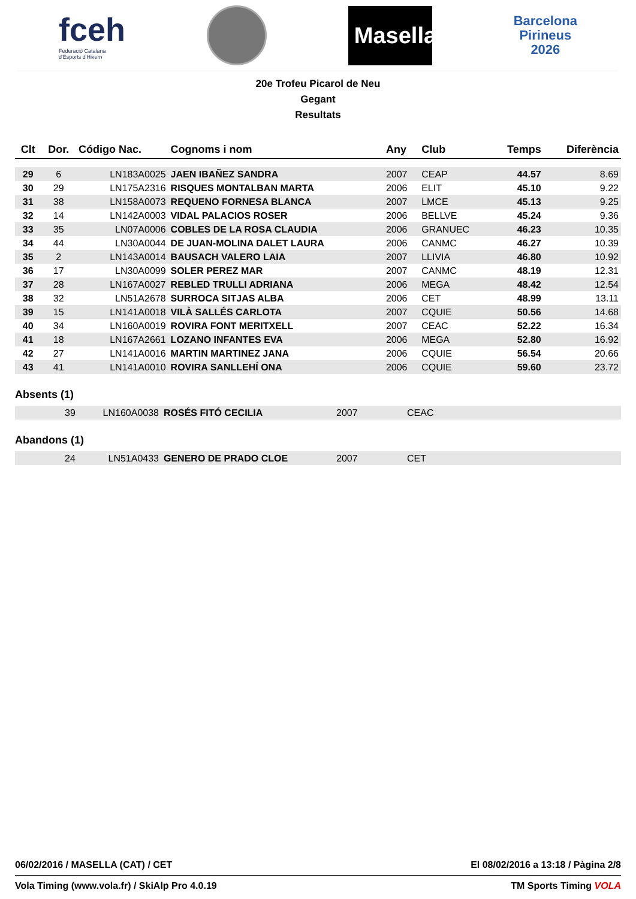fceh
Federació Catalana
d'Esports d'Hivern
Masella
Barcelona
Pirineus
2026
20e Trofeu Picarol de Neu
Gegant
Resultats
| Clt | Dor. | Código Nac. | Cognoms i nom | Any | Club | Temps | Diferència |
| --- | --- | --- | --- | --- | --- | --- | --- |
| 29 | 6 | LN183A0025 | JAEN IBAÑEZ SANDRA | 2007 | CEAP | 44.57 | 8.69 |
| 30 | 29 | LN175A2316 | RISQUES MONTALBAN MARTA | 2006 | ELIT | 45.10 | 9.22 |
| 31 | 38 | LN158A0073 | REQUENO FORNESA BLANCA | 2007 | LMCE | 45.13 | 9.25 |
| 32 | 14 | LN142A0003 | VIDAL PALACIOS ROSER | 2006 | BELLVE | 45.24 | 9.36 |
| 33 | 35 | LN07A0006 | COBLES DE LA ROSA CLAUDIA | 2006 | GRANUEC | 46.23 | 10.35 |
| 34 | 44 | LN30A0044 | DE JUAN-MOLINA DALET LAURA | 2006 | CANMC | 46.27 | 10.39 |
| 35 | 2 | LN143A0014 | BAUSACH VALERO LAIA | 2007 | LLIVIA | 46.80 | 10.92 |
| 36 | 17 | LN30A0099 | SOLER PEREZ MAR | 2007 | CANMC | 48.19 | 12.31 |
| 37 | 28 | LN167A0027 | REBLED TRULLI ADRIANA | 2006 | MEGA | 48.42 | 12.54 |
| 38 | 32 | LN51A2678 | SURROCA SITJAS ALBA | 2006 | CET | 48.99 | 13.11 |
| 39 | 15 | LN141A0018 | VILÀ SALLÉS CARLOTA | 2007 | CQUIE | 50.56 | 14.68 |
| 40 | 34 | LN160A0019 | ROVIRA FONT MERITXELL | 2007 | CEAC | 52.22 | 16.34 |
| 41 | 18 | LN167A2661 | LOZANO INFANTES EVA | 2006 | MEGA | 52.80 | 16.92 |
| 42 | 27 | LN141A0016 | MARTIN MARTINEZ JANA | 2006 | CQUIE | 56.54 | 20.66 |
| 43 | 41 | LN141A0010 | ROVIRA SANLLEHÍ ONA | 2006 | CQUIE | 59.60 | 23.72 |
Absents (1)
| | 39 | LN160A0038 | ROSÉS FITÓ CECILIA | 2007 | CEAC |
Abandons (1)
| | 24 | LN51A0433 | GENERO DE PRADO CLOE | 2007 | CET |
06/02/2016 / MASELLA (CAT) / CET El 08/02/2016 a 13:18 / Pàgina 2/8
Vola Timing (www.vola.fr) / SkiAlp Pro 4.0.19 TM Sports Timing VOLA